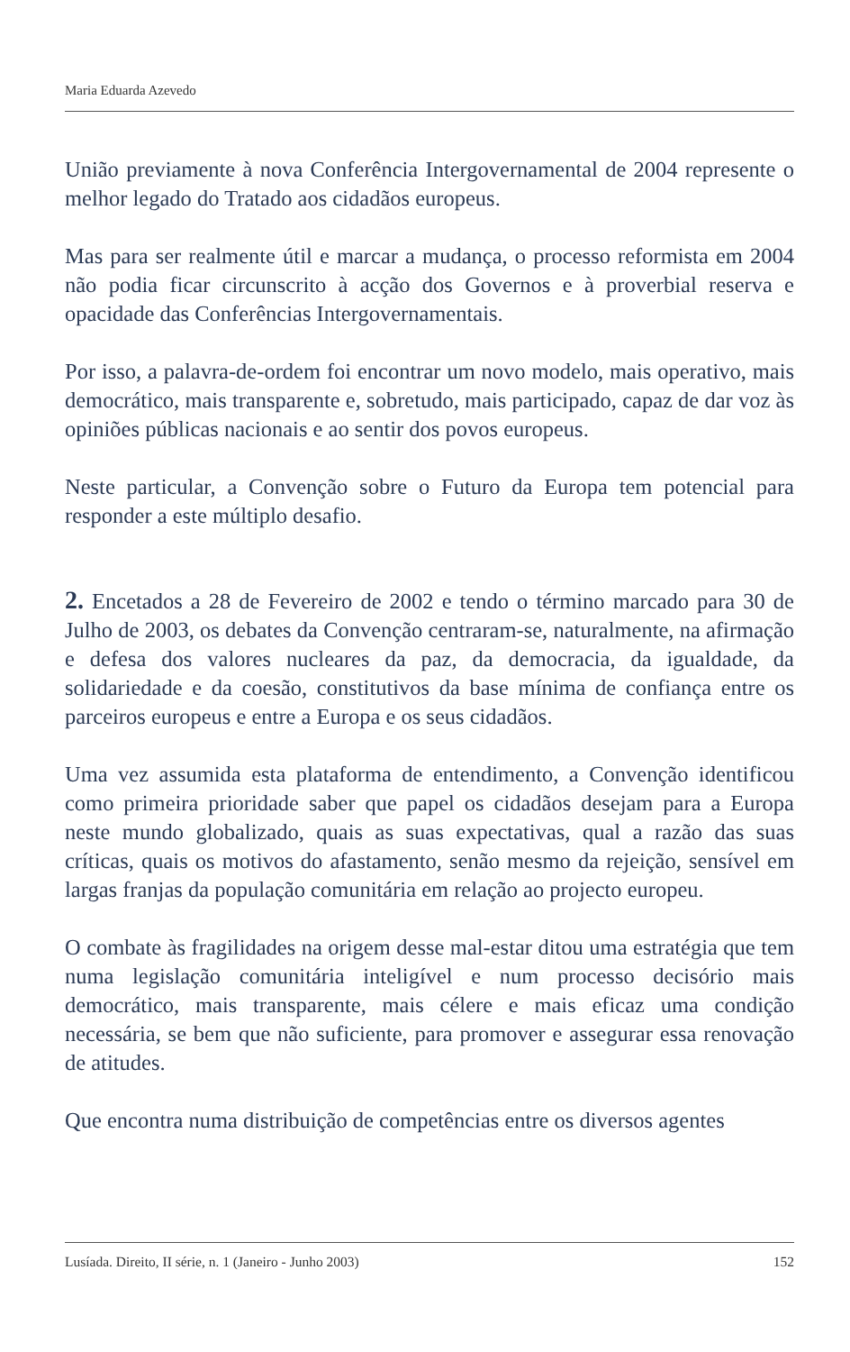Maria Eduarda Azevedo
União previamente à nova Conferência Intergovernamental de 2004 represente o melhor legado do Tratado aos cidadãos europeus.
Mas para ser realmente útil e marcar a mudança, o processo reformista em 2004 não podia ficar circunscrito à acção dos Governos e à proverbial reserva e opacidade das Conferências Intergovernamentais.
Por isso, a palavra-de-ordem foi encontrar um novo modelo, mais operativo, mais democrático, mais transparente e, sobretudo, mais participado, capaz de dar voz às opiniões públicas nacionais e ao sentir dos povos europeus.
Neste particular, a Convenção sobre o Futuro da Europa tem potencial para responder a este múltiplo desafio.
2. Encetados a 28 de Fevereiro de 2002 e tendo o término marcado para 30 de Julho de 2003, os debates da Convenção centraram-se, naturalmente, na afirmação e defesa dos valores nucleares da paz, da democracia, da igualdade, da solidariedade e da coesão, constitutivos da base mínima de confiança entre os parceiros europeus e entre a Europa e os seus cidadãos.
Uma vez assumida esta plataforma de entendimento, a Convenção identificou como primeira prioridade saber que papel os cidadãos desejam para a Europa neste mundo globalizado, quais as suas expectativas, qual a razão das suas críticas, quais os motivos do afastamento, senão mesmo da rejeição, sensível em largas franjas da população comunitária em relação ao projecto europeu.
O combate às fragilidades na origem desse mal-estar ditou uma estratégia que tem numa legislação comunitária inteligível e num processo decisório mais democrático, mais transparente, mais célere e mais eficaz uma condição necessária, se bem que não suficiente, para promover e assegurar essa renovação de atitudes.
Que encontra numa distribuição de competências entre os diversos agentes
Lusíada. Direito, II série, n. 1 (Janeiro - Junho 2003) 152